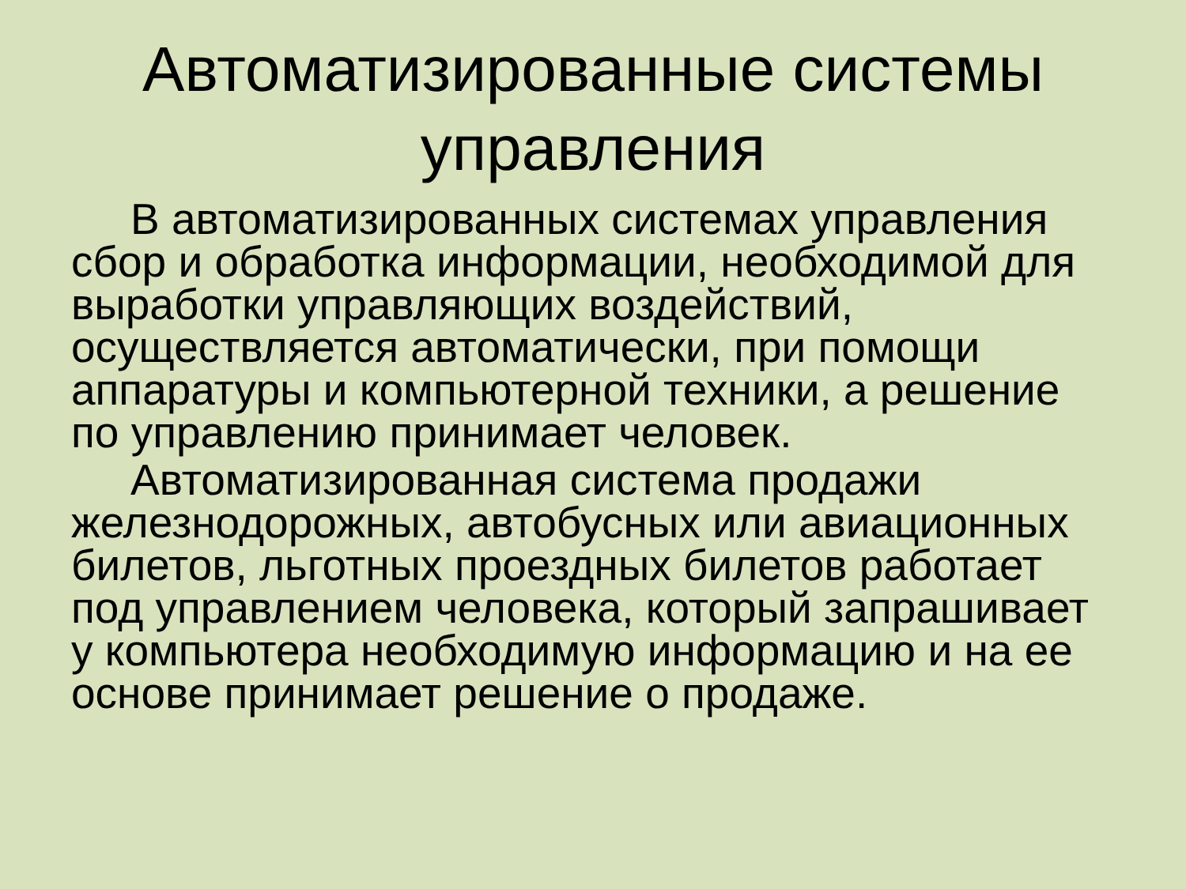Автоматизированные системы управления
В автоматизированных системах управления сбор и обработка информации, необходимой для выработки управляющих воздействий, осуществляется автоматически, при помощи аппаратуры и компьютерной техники, а решение по управлению принимает человек.
Автоматизированная система продажи железнодорожных, автобусных или авиационных билетов, льготных проездных билетов работает под управлением человека, который запрашивает у компьютера необходимую информацию и на ее основе принимает решение о продаже.